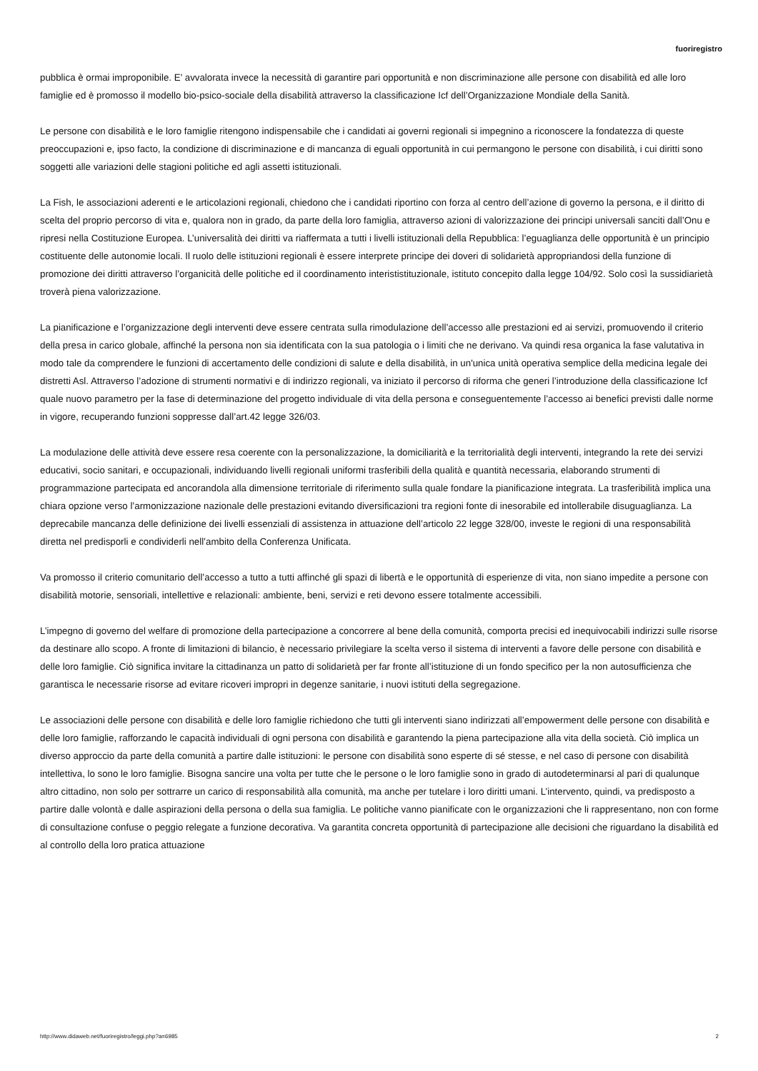fuoriregistro
pubblica è ormai improponibile. E’ avvalorata invece la necessità di garantire pari opportunità e non discriminazione alle persone con disabilità ed alle loro famiglie ed è promosso il modello bio-psico-sociale della disabilità attraverso la classificazione Icf dell’Organizzazione Mondiale della Sanità.
Le persone con disabilità e le loro famiglie ritengono indispensabile che i candidati ai governi regionali si impegnino a riconoscere la fondatezza di queste preoccupazioni e, ipso facto, la condizione di discriminazione e di mancanza di eguali opportunità in cui permangono le persone con disabilità, i cui diritti sono soggetti alle variazioni delle stagioni politiche ed agli assetti istituzionali.
La Fish, le associazioni aderenti e le articolazioni regionali, chiedono che i candidati riportino con forza al centro dell’azione di governo la persona, e il diritto di scelta del proprio percorso di vita e, qualora non in grado, da parte della loro famiglia, attraverso azioni di valorizzazione dei principi universali sanciti dall’Onu e ripresi nella Costituzione Europea. L’universalità dei diritti va riaffermata a tutti i livelli istituzionali della Repubblica: l’eguaglianza delle opportunità è un principio costituente delle autonomie locali. Il ruolo delle istituzioni regionali è essere interprete principe dei doveri di solidarietà appropriandosi della funzione di promozione dei diritti attraverso l’organicità delle politiche ed il coordinamento interististituzionale, istituto concepito dalla legge 104/92. Solo così la sussidiarietà troverà piena valorizzazione.
La pianificazione e l’organizzazione degli interventi deve essere centrata sulla rimodulazione dell’accesso alle prestazioni ed ai servizi, promuovendo il criterio della presa in carico globale, affinché la persona non sia identificata con la sua patologia o i limiti che ne derivano. Va quindi resa organica la fase valutativa in modo tale da comprendere le funzioni di accertamento delle condizioni di salute e della disabilità, in un'unica unità operativa semplice della medicina legale dei distretti Asl. Attraverso l’adozione di strumenti normativi e di indirizzo regionali, va iniziato il percorso di riforma che generi l’introduzione della classificazione Icf quale nuovo parametro per la fase di determinazione del progetto individuale di vita della persona e conseguentemente l’accesso ai benefici previsti dalle norme in vigore, recuperando funzioni soppresse dall’art.42 legge 326/03.
La modulazione delle attività deve essere resa coerente con la personalizzazione, la domiciliarità e la territorialità degli interventi, integrando la rete dei servizi educativi, socio sanitari, e occupazionali, individuando livelli regionali uniformi trasferibili della qualità e quantità necessaria, elaborando strumenti di programmazione partecipata ed ancorandola alla dimensione territoriale di riferimento sulla quale fondare la pianificazione integrata. La trasferibilità implica una chiara opzione verso l’armonizzazione nazionale delle prestazioni evitando diversificazioni tra regioni fonte di inesorabile ed intollerabile disuguaglianza. La deprecabile mancanza delle definizione dei livelli essenziali di assistenza in attuazione dell’articolo 22 legge 328/00, investe le regioni di una responsabilità diretta nel predisporli e condividerli nell’ambito della Conferenza Unificata.
Va promosso il criterio comunitario dell’accesso a tutto a tutti affinché gli spazi di libertà e le opportunità di esperienze di vita, non siano impedite a persone con disabilità motorie, sensoriali, intellettive e relazionali: ambiente, beni, servizi e reti devono essere totalmente accessibili.
L’impegno di governo del welfare di promozione della partecipazione a concorrere al bene della comunità, comporta precisi ed inequivocabili indirizzi sulle risorse da destinare allo scopo. A fronte di limitazioni di bilancio, è necessario privilegiare la scelta verso il sistema di interventi a favore delle persone con disabilità e delle loro famiglie. Ciò significa invitare la cittadinanza un patto di solidarietà per far fronte all’istituzione di un fondo specifico per la non autosufficienza che garantisca le necessarie risorse ad evitare ricoveri impropri in degenze sanitarie, i nuovi istituti della segregazione.
Le associazioni delle persone con disabilità e delle loro famiglie richiedono che tutti gli interventi siano indirizzati all’empowerment delle persone con disabilità e delle loro famiglie, rafforzando le capacità individuali di ogni persona con disabilità e garantendo la piena partecipazione alla vita della società. Ciò implica un diverso approccio da parte della comunità a partire dalle istituzioni: le persone con disabilità sono esperte di sé stesse, e nel caso di persone con disabilità intellettiva, lo sono le loro famiglie. Bisogna sancire una volta per tutte che le persone o le loro famiglie sono in grado di autodeterminarsi al pari di qualunque altro cittadino, non solo per sottrarre un carico di responsabilità alla comunità, ma anche per tutelare i loro diritti umani. L’intervento, quindi, va predisposto a partire dalle volontà e dalle aspirazioni della persona o della sua famiglia. Le politiche vanno pianificate con le organizzazioni che li rappresentano, non con forme di consultazione confuse o peggio relegate a funzione decorativa. Va garantita concreta opportunità di partecipazione alle decisioni che riguardano la disabilità ed al controllo della loro pratica attuazione
http://www.didaweb.net/fuoriregistro/leggi.php?a=6985 2